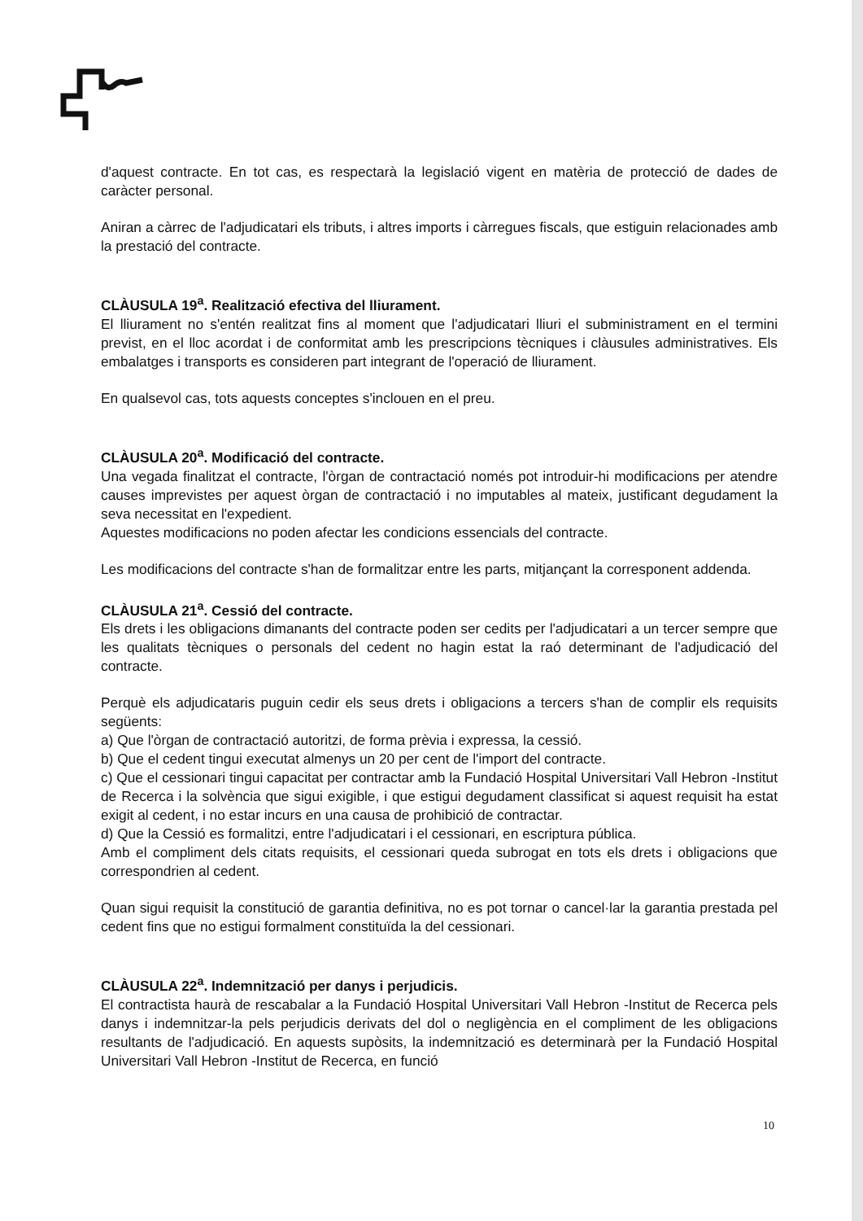d'aquest contracte. En tot cas, es respectarà la legislació vigent en matèria de protecció de dades de caràcter personal.
Aniran a càrrec de l'adjudicatari els tributs, i altres imports i càrregues fiscals, que estiguin relacionades amb la prestació del contracte.
CLÀUSULA 19<sup>a</sup>. Realització efectiva del lliurament.
El lliurament no s'entén realitzat fins al moment que l'adjudicatari lliuri el subministrament en el termini previst, en el lloc acordat i de conformitat amb les prescripcions tècniques i clàusules administratives. Els embalatges i transports es consideren part integrant de l'operació de lliurament.
En qualsevol cas, tots aquests conceptes s'inclouen en el preu.
CLÀUSULA 20<sup>a</sup>. Modificació del contracte.
Una vegada finalitzat el contracte, l'òrgan de contractació només pot introduir-hi modificacions per atendre causes imprevistes per aquest òrgan de contractació i no imputables al mateix, justificant degudament la seva necessitat en l'expedient.
Aquestes modificacions no poden afectar les condicions essencials del contracte.
Les modificacions del contracte s'han de formalitzar entre les parts, mitjançant la corresponent addenda.
CLÀUSULA 21<sup>a</sup>. Cessió del contracte.
Els drets i les obligacions dimanants del contracte poden ser cedits per l'adjudicatari a un tercer sempre que les qualitats tècniques o personals del cedent no hagin estat la raó determinant de l'adjudicació del contracte.
Perquè els adjudicataris puguin cedir els seus drets i obligacions a tercers s'han de complir els requisits següents:
a) Que l'òrgan de contractació autoritzi, de forma prèvia i expressa, la cessió.
b) Que el cedent tingui executat almenys un 20 per cent de l'import del contracte.
c) Que el cessionari tingui capacitat per contractar amb la Fundació Hospital Universitari Vall Hebron -Institut de Recerca i la solvència que sigui exigible, i que estigui degudament classificat si aquest requisit ha estat exigit al cedent, i no estar incurs en una causa de prohibició de contractar.
d) Que la Cessió es formalitzi, entre l'adjudicatari i el cessionari, en escriptura pública.
Amb el compliment dels citats requisits, el cessionari queda subrogat en tots els drets i obligacions que correspondrien al cedent.
Quan sigui requisit la constitució de garantia definitiva, no es pot tornar o cancel·lar la garantia prestada pel cedent fins que no estigui formalment constituïda la del cessionari.
CLÀUSULA 22<sup>a</sup>. Indemnització per danys i perjudicis.
El contractista haurà de rescabalar a la Fundació Hospital Universitari Vall Hebron -Institut de Recerca pels danys i indemnitzar-la pels perjudicis derivats del dol o negligència en el compliment de les obligacions resultants de l'adjudicació. En aquests supòsits, la indemnització es determinarà per la Fundació Hospital Universitari Vall Hebron -Institut de Recerca, en funció
10